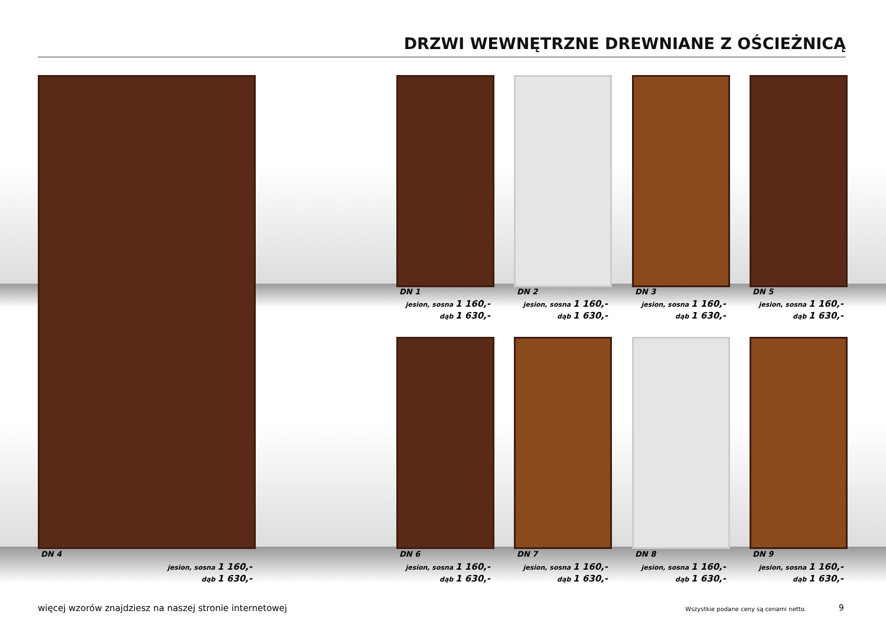DRZWI WEWNĘTRZNE DREWNIANE Z OŚCIEŻNICĄ
DN 1
jesion, sosna 1 160,-
dąb 1 630,-
DN 2
jesion, sosna 1 160,-
dąb 1 630,-
DN 3
jesion, sosna 1 160,-
dąb 1 630,-
DN 5
jesion, sosna 1 160,-
dąb 1 630,-
DN 4
jesion, sosna 1 160,-
dąb 1 630,-
DN 6
jesion, sosna 1 160,-
dąb 1 630,-
DN 7
jesion, sosna 1 160,-
dąb 1 630,-
DN 8
jesion, sosna 1 160,-
dąb 1 630,-
DN 9
jesion, sosna 1 160,-
dąb 1 630,-
więcej wzorów znajdziesz na naszej stronie internetowej
Wszystkie podane ceny są cenami netto.
9